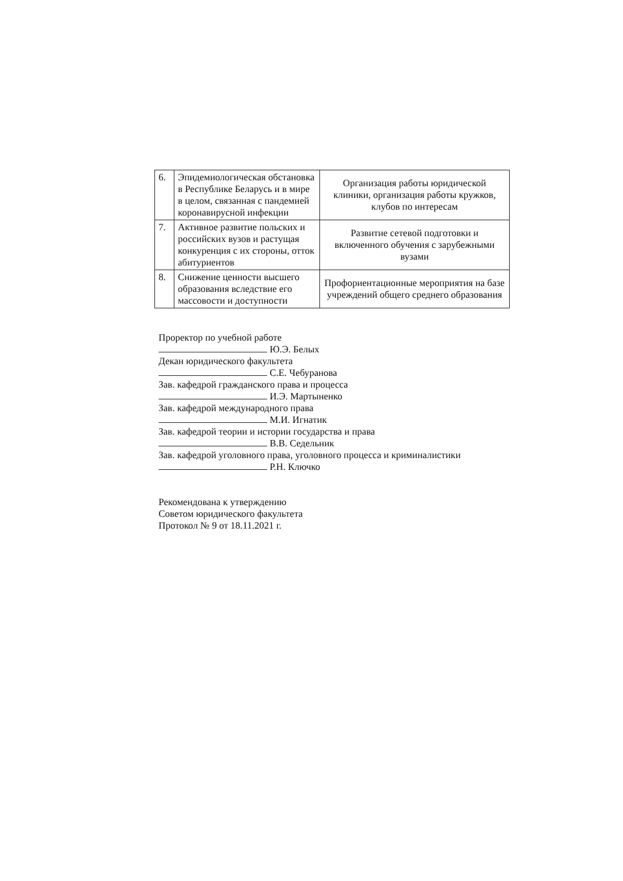| 6. | Эпидемиологическая обстановка в Республике Беларусь и в мире в целом, связанная с пандемией коронавирусной инфекции | Организация работы юридической клиники, организация работы кружков, клубов по интересам |
| 7. | Активное развитие польских и российских вузов и растущая конкуренция с их стороны, отток абитуриентов | Развитие сетевой подготовки и включенного обучения с зарубежными вузами |
| 8. | Снижение ценности высшего образования вследствие его массовости и доступности | Профориентационные мероприятия на базе учреждений общего среднего образования |
Проректор по учебной работе
Ю.Э. Белых
Декан юридического факультета
С.Е. Чебуранова
Зав. кафедрой гражданского права и процесса
И.Э. Мартыненко
Зав. кафедрой международного права
М.И. Игнатик
Зав. кафедрой теории и истории государства и права
В.В. Седельник
Зав. кафедрой уголовного права, уголовного процесса и криминалистики
Р.Н. Ключко
Рекомендована к утверждению
Советом юридического факультета
Протокол № 9 от 18.11.2021 г.